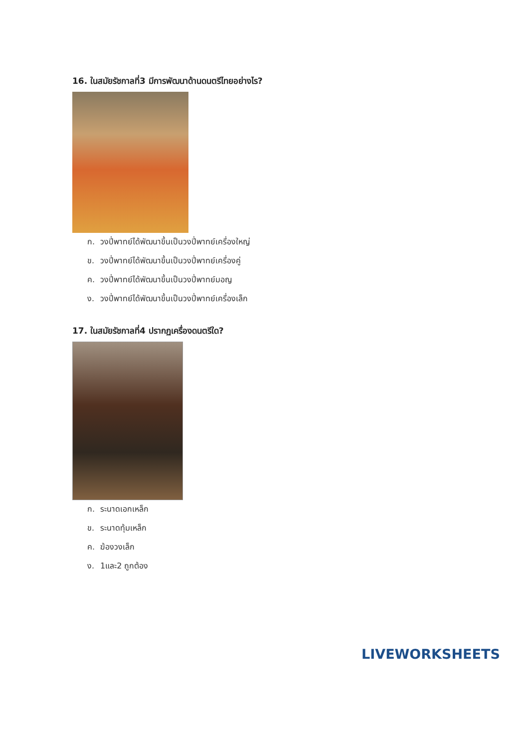16. ในสมัยรัชกาลที่3 มีการพัฒนาด้านดนตรีไทยอย่างไร?
ก. วงปี่พาทย์ได้พัฒนาขึ้นเป็นวงปี่พาทย์เครื่องใหญ่
ข. วงปี่พาทย์ได้พัฒนาขึ้นเป็นวงปี่พาทย์เครื่องคู่
ค. วงปี่พาทย์ได้พัฒนาขึ้นเป็นวงปี่พาทย์มอญ
ง. วงปี่พาทย์ได้พัฒนาขึ้นเป็นวงปี่พาทย์เครื่องเล็ก
17. ในสมัยรัชกาลที่4 ปรากฏเครื่องดนตรีใด?
ก. ระนาดเอกเหล็ก
ข. ระนาดทุ้มเหล็ก
ค. ฆ้องวงเล็ก
ง. 1และ2 ถูกต้อง
LIVEWORKSHEETS